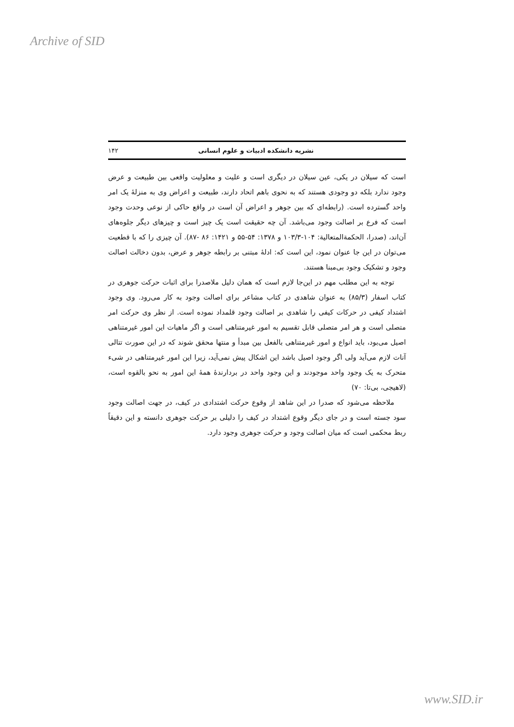Archive of SID
نشریه دانشکده ادبیات و علوم انسانی ۱۴۲
است که سیلان در یکی، عین سیلان در دیگری است و علیت و معلولیت واقعی بین طبیعت و عرض وجود ندارد بلکه دو وجودی هستند که به نحوی باهم اتحاد دارند، طبیعت و اعراض وی به منزلهٔ یک امر واحد گسترده است. (رابطه‌ای که بین جوهر و اعراض آن است در واقع حاکی از نوعی وحدت وجود است که فرع بر اصالت وجود می‌باشد. آن چه حقیقت است یک چیز است و چیزهای دیگر جلوه‌های آن‌اند، (صدرا، الحکمة‌المتعالیة: ۱۰۴-۱۰۳/۳ و ۱۳۷۸: ۵۴-۵۵ و ۱۴۲۱: ۸۶ -۸۷). آن چیزی را که با قطعیت می‌توان در این جا عنوان نمود، این است که: ادلهٔ مبتنی بر رابطه جوهر و عرض، بدون دخالت اصالت وجود و تشکیک وجود بی‌مبنا هستند.
توجه به این مطلب مهم در این‌جا لازم است که همان دلیل ملاصدرا برای اثبات حرکت جوهری در کتاب اسفار (۸۵/۳) به عنوان شاهدی در کتاب مشاعر برای اصالت وجود به کار می‌رود. وی وجود اشتداد کیفی در حرکات کیفی را شاهدی بر اصالت وجود قلمداد نموده است. از نظر وی حرکت امر متصلی است و هر امر متصلی قابل تقسیم به امور غیرمتناهی است و اگر ماهیات این امور غیرمتناهی اصیل می‌بود، باید انواع و امور غیرمتناهی بالفعل بین مبدأ و منتها محقق شوند که در این صورت تتالی آنات لازم می‌آید ولی اگر وجود اصیل باشد این اشکال پیش نمی‌آید، زیرا این امور غیرمتناهی در شیء متحرک به یک وجود واحد موجودند و این وجود واحد در بردارندهٔ همهٔ این امور به نحو بالقوه است، (لاهیجی، بی‌تا: ۷۰)
ملاحظه می‌شود که صدرا در این شاهد از وقوع حرکت اشتدادی در کیف، در جهت اصالت وجود سود جسته است و در جای دیگر وقوع اشتداد در کیف را دلیلی بر حرکت جوهری دانسته و این دقیقاً ربط محکمی است که میان اصالت وجود و حرکت جوهری وجود دارد.
www.SID.ir